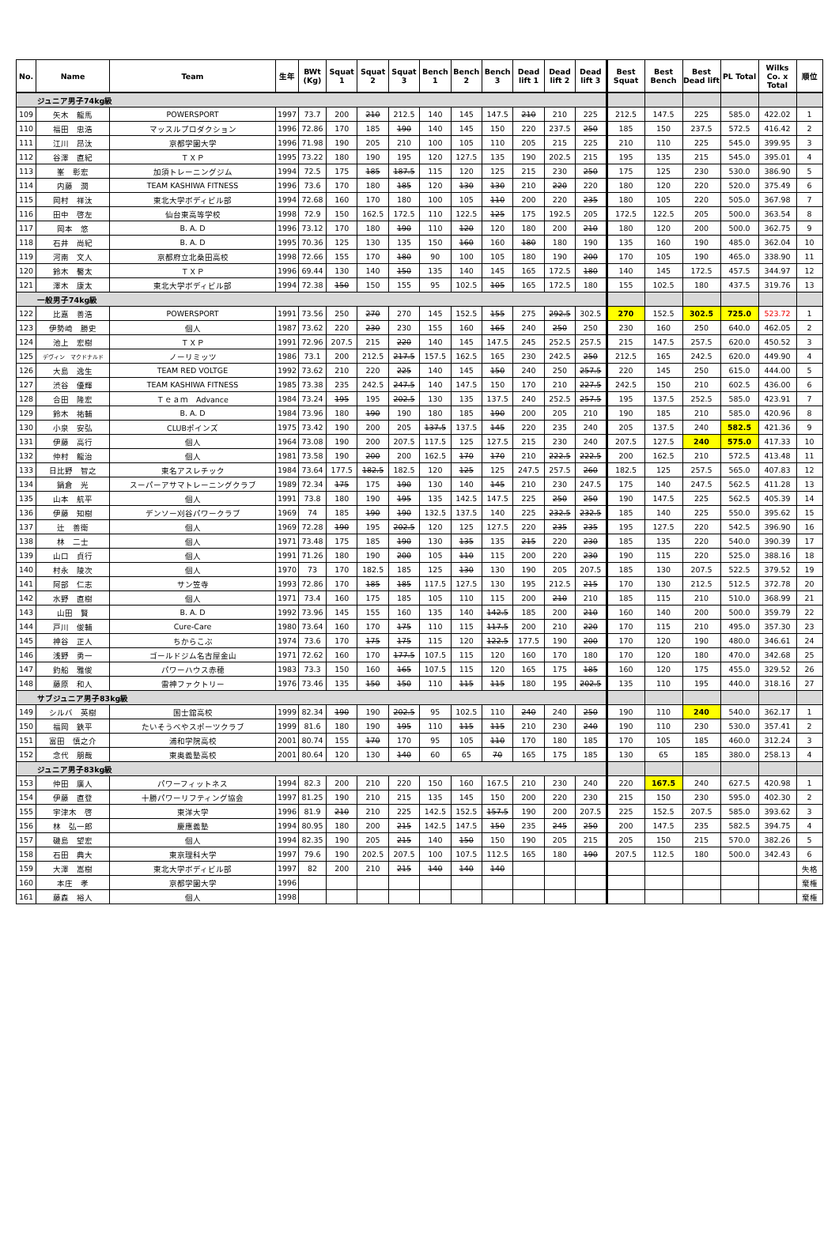| No. | Name | Team | 生年 | BWt (Kg) | Squat 1 | Squat 2 | Squat 3 | Bench 1 | Bench 2 | Bench 3 | Dead lift 1 | Dead lift 2 | Dead lift 3 | Best Squat | Best Bench | Best Dead lift | PL Total | Wilks Co. x Total | 順位 |
| --- | --- | --- | --- | --- | --- | --- | --- | --- | --- | --- | --- | --- | --- | --- | --- | --- | --- | --- | --- |
| ジュニア男子74kg級 | | | | | | | | | | | | | | | | | | | |
| 109 | 矢木 龍馬 | POWERSPORT | 1997 | 73.7 | 200 | 210 | 212.5 | 140 | 145 | 147.5 | 210 | 210 | 225 | 212.5 | 147.5 | 225 | 585.0 | 422.02 | 1 |
| 110 | 福田 忠浩 | マッスルプロダクション | 1996 | 72.86 | 170 | 185 | 190 | 140 | 145 | 150 | 220 | 237.5 | 250 | 185 | 150 | 237.5 | 572.5 | 416.42 | 2 |
| 111 | 江川 昂汰 | 京都学園大学 | 1996 | 71.98 | 190 | 205 | 210 | 100 | 105 | 110 | 205 | 215 | 225 | 210 | 110 | 225 | 545.0 | 399.95 | 3 |
| 112 | 谷澤 直紀 | ＴＸＰ | 1995 | 73.22 | 180 | 190 | 195 | 120 | 127.5 | 135 | 190 | 202.5 | 215 | 195 | 135 | 215 | 545.0 | 395.01 | 4 |
| 113 | 峯 彰宏 | 加須トレーニングジム | 1994 | 72.5 | 175 | 185 | 187.5 | 115 | 120 | 125 | 215 | 230 | 250 | 175 | 125 | 230 | 530.0 | 386.90 | 5 |
| 114 | 内藤 潤 | TEAM KASHIWA FITNESS | 1996 | 73.6 | 170 | 180 | 185 | 120 | 130 | 130 | 210 | 220 | 220 | 180 | 120 | 220 | 520.0 | 375.49 | 6 |
| 115 | 岡村 祥汰 | 東北大学ボディビル部 | 1994 | 72.68 | 160 | 170 | 180 | 100 | 105 | 110 | 200 | 220 | 235 | 180 | 105 | 220 | 505.0 | 367.98 | 7 |
| 116 | 田中 啓左 | 仙台東高等学校 | 1998 | 72.9 | 150 | 162.5 | 172.5 | 110 | 122.5 | 125 | 175 | 192.5 | 205 | 172.5 | 122.5 | 205 | 500.0 | 363.54 | 8 |
| 117 | 岡本 悠 | B. A. D | 1996 | 73.12 | 170 | 180 | 190 | 110 | 120 | 120 | 180 | 200 | 210 | 180 | 120 | 200 | 500.0 | 362.75 | 9 |
| 118 | 石井 尚紀 | B. A. D | 1995 | 70.36 | 125 | 130 | 135 | 150 | 160 | 160 | 180 | 180 | 190 | 135 | 160 | 190 | 485.0 | 362.04 | 10 |
| 119 | 河南 文人 | 京都府立北桑田高校 | 1998 | 72.66 | 155 | 170 | 180 | 90 | 100 | 105 | 180 | 190 | 200 | 170 | 105 | 190 | 465.0 | 338.90 | 11 |
| 120 | 鈴木 馨太 | ＴＸＰ | 1996 | 69.44 | 130 | 140 | 150 | 135 | 140 | 145 | 165 | 172.5 | 180 | 140 | 145 | 172.5 | 457.5 | 344.97 | 12 |
| 121 | 澤木 康太 | 東北大学ボディビル部 | 1994 | 72.38 | 150 | 150 | 155 | 95 | 102.5 | 105 | 165 | 172.5 | 180 | 155 | 102.5 | 180 | 437.5 | 319.76 | 13 |
| 一般男子74kg級 | | | | | | | | | | | | | | | | | | | |
| 122 | 比嘉 善浩 | POWERSPORT | 1991 | 73.56 | 250 | 270 | 270 | 145 | 152.5 | 155 | 275 | 292.5 | 302.5 | 270 | 152.5 | 302.5 | 725.0 | 523.72 | 1 |
| 123 | 伊勢崎 勝史 | 個人 | 1987 | 73.62 | 220 | 230 | 230 | 155 | 160 | 165 | 240 | 250 | 250 | 230 | 160 | 250 | 640.0 | 462.05 | 2 |
| 124 | 池上 宏樹 | ＴＸＰ | 1991 | 72.96 | 207.5 | 215 | 220 | 140 | 145 | 147.5 | 245 | 252.5 | 257.5 | 215 | 147.5 | 257.5 | 620.0 | 450.52 | 3 |
| 125 | デヴィン マクドナルド | ノーリミッツ | 1986 | 73.1 | 200 | 212.5 | 217.5 | 157.5 | 162.5 | 165 | 230 | 242.5 | 250 | 212.5 | 165 | 242.5 | 620.0 | 449.90 | 4 |
| 126 | 大島 逸生 | TEAM RED VOLTGE | 1992 | 73.62 | 210 | 220 | 225 | 140 | 145 | 150 | 240 | 250 | 257.5 | 220 | 145 | 250 | 615.0 | 444.00 | 5 |
| 127 | 渋谷 優輝 | TEAM KASHIWA FITNESS | 1985 | 73.38 | 235 | 242.5 | 247.5 | 140 | 147.5 | 150 | 170 | 210 | 227.5 | 242.5 | 150 | 210 | 602.5 | 436.00 | 6 |
| 128 | 合田 隆宏 | Ｔｅａｍ Advance | 1984 | 73.24 | 195 | 195 | 202.5 | 130 | 135 | 137.5 | 240 | 252.5 | 257.5 | 195 | 137.5 | 252.5 | 585.0 | 423.91 | 7 |
| 129 | 鈴木 祐輔 | B. A. D | 1984 | 73.96 | 180 | 190 | 190 | 180 | 185 | 190 | 200 | 205 | 210 | 190 | 185 | 210 | 585.0 | 420.96 | 8 |
| 130 | 小泉 安弘 | CLUBポインズ | 1975 | 73.42 | 190 | 200 | 205 | 137.5 | 137.5 | 145 | 220 | 235 | 240 | 205 | 137.5 | 240 | 582.5 | 421.36 | 9 |
| 131 | 伊藤 高行 | 個人 | 1964 | 73.08 | 190 | 200 | 207.5 | 117.5 | 125 | 127.5 | 215 | 230 | 240 | 207.5 | 127.5 | 240 | 575.0 | 417.33 | 10 |
| 132 | 仲村 龍治 | 個人 | 1981 | 73.58 | 190 | 200 | 200 | 162.5 | 170 | 170 | 210 | 222.5 | 222.5 | 200 | 162.5 | 210 | 572.5 | 413.48 | 11 |
| 133 | 日比野 智之 | 東名アスレチック | 1984 | 73.64 | 177.5 | 182.5 | 182.5 | 120 | 125 | 125 | 247.5 | 257.5 | 260 | 182.5 | 125 | 257.5 | 565.0 | 407.83 | 12 |
| 134 | 鍋倉 光 | スーパーアサマトレーニングクラブ | 1989 | 72.34 | 175 | 175 | 190 | 130 | 140 | 145 | 210 | 230 | 247.5 | 175 | 140 | 247.5 | 562.5 | 411.28 | 13 |
| 135 | 山本 航平 | 個人 | 1991 | 73.8 | 180 | 190 | 195 | 135 | 142.5 | 147.5 | 225 | 250 | 250 | 190 | 147.5 | 225 | 562.5 | 405.39 | 14 |
| 136 | 伊藤 知樹 | デンソー刈谷パワークラブ | 1969 | 74 | 185 | 190 | 190 | 132.5 | 137.5 | 140 | 225 | 232.5 | 232.5 | 185 | 140 | 225 | 550.0 | 395.62 | 15 |
| 137 | 辻 善衛 | 個人 | 1969 | 72.28 | 190 | 195 | 202.5 | 120 | 125 | 127.5 | 220 | 235 | 235 | 195 | 127.5 | 220 | 542.5 | 396.90 | 16 |
| 138 | 林 二士 | 個人 | 1971 | 73.48 | 175 | 185 | 190 | 130 | 135 | 135 | 215 | 220 | 230 | 185 | 135 | 220 | 540.0 | 390.39 | 17 |
| 139 | 山口 貞行 | 個人 | 1991 | 71.26 | 180 | 190 | 200 | 105 | 110 | 115 | 200 | 220 | 230 | 190 | 115 | 220 | 525.0 | 388.16 | 18 |
| 140 | 村永 陵次 | 個人 | 1970 | 73 | 170 | 182.5 | 185 | 125 | 130 | 130 | 190 | 205 | 207.5 | 185 | 130 | 207.5 | 522.5 | 379.52 | 19 |
| 141 | 阿部 仁志 | サン笠寺 | 1993 | 72.86 | 170 | 185 | 185 | 117.5 | 127.5 | 130 | 195 | 212.5 | 215 | 170 | 130 | 212.5 | 512.5 | 372.78 | 20 |
| 142 | 水野 直樹 | 個人 | 1971 | 73.4 | 160 | 175 | 185 | 105 | 110 | 115 | 200 | 210 | 210 | 185 | 115 | 210 | 510.0 | 368.99 | 21 |
| 143 | 山田 賢 | B. A. D | 1992 | 73.96 | 145 | 155 | 160 | 135 | 140 | 142.5 | 185 | 200 | 210 | 160 | 140 | 200 | 500.0 | 359.79 | 22 |
| 144 | 戸川 俊輔 | Cure-Care | 1980 | 73.64 | 160 | 170 | 175 | 110 | 115 | 117.5 | 200 | 210 | 220 | 170 | 115 | 210 | 495.0 | 357.30 | 23 |
| 145 | 神谷 正人 | ちからこぶ | 1974 | 73.6 | 170 | 175 | 175 | 115 | 120 | 122.5 | 177.5 | 190 | 200 | 170 | 120 | 190 | 480.0 | 346.61 | 24 |
| 146 | 浅野 勇一 | ゴールドジム名古屋金山 | 1971 | 72.62 | 160 | 170 | 177.5 | 107.5 | 115 | 120 | 160 | 170 | 180 | 170 | 120 | 180 | 470.0 | 342.68 | 25 |
| 147 | 釣船 雅俊 | パワーハウス赤穂 | 1983 | 73.3 | 150 | 160 | 165 | 107.5 | 115 | 120 | 165 | 175 | 185 | 160 | 120 | 175 | 455.0 | 329.52 | 26 |
| 148 | 藤原 和人 | 雷神ファクトリー | 1976 | 73.46 | 135 | 150 | 150 | 110 | 115 | 115 | 180 | 195 | 202.5 | 135 | 110 | 195 | 440.0 | 318.16 | 27 |
| サブジュニア男子83kg級 | | | | | | | | | | | | | | | | | | | |
| 149 | シルバ 英樹 | 国士舘高校 | 1999 | 82.34 | 190 | 190 | 202.5 | 95 | 102.5 | 110 | 240 | 240 | 250 | 190 | 110 | 240 | 540.0 | 362.17 | 1 |
| 150 | 福岡 鉄平 | たいそうべやスポーツクラブ | 1999 | 81.6 | 180 | 190 | 195 | 110 | 115 | 115 | 210 | 230 | 240 | 190 | 110 | 230 | 530.0 | 357.41 | 2 |
| 151 | 富田 慎之介 | 浦和学院高校 | 2001 | 80.74 | 155 | 170 | 170 | 95 | 105 | 110 | 170 | 180 | 185 | 170 | 105 | 185 | 460.0 | 312.24 | 3 |
| 152 | 念代 朋哉 | 東奥義塾高校 | 2001 | 80.64 | 120 | 130 | 140 | 60 | 65 | 70 | 165 | 175 | 185 | 130 | 65 | 185 | 380.0 | 258.13 | 4 |
| ジュニア男子83kg級 | | | | | | | | | | | | | | | | | | | |
| 153 | 仲田 廣人 | パワーフィットネス | 1994 | 82.3 | 200 | 210 | 220 | 150 | 160 | 167.5 | 210 | 230 | 240 | 220 | 167.5 | 240 | 627.5 | 420.98 | 1 |
| 154 | 伊藤 直登 | 十勝パワーリフティング協会 | 1997 | 81.25 | 190 | 210 | 215 | 135 | 145 | 150 | 200 | 220 | 230 | 215 | 150 | 230 | 595.0 | 402.30 | 2 |
| 155 | 宇津木 啓 | 東洋大学 | 1996 | 81.9 | 210 | 210 | 225 | 142.5 | 152.5 | 157.5 | 190 | 200 | 207.5 | 225 | 152.5 | 207.5 | 585.0 | 393.62 | 3 |
| 156 | 林 弘一郎 | 慶應義塾 | 1994 | 80.95 | 180 | 200 | 215 | 142.5 | 147.5 | 150 | 235 | 245 | 250 | 200 | 147.5 | 235 | 582.5 | 394.75 | 4 |
| 157 | 磯島 望宏 | 個人 | 1994 | 82.35 | 190 | 205 | 215 | 140 | 150 | 150 | 190 | 205 | 215 | 205 | 150 | 215 | 570.0 | 382.26 | 5 |
| 158 | 石田 典大 | 東京理科大学 | 1997 | 79.6 | 190 | 202.5 | 207.5 | 100 | 107.5 | 112.5 | 165 | 180 | 190 | 207.5 | 112.5 | 180 | 500.0 | 342.43 | 6 |
| 159 | 大澤 嵩樹 | 東北大学ボディビル部 | 1997 | 82 | 200 | 210 | 215 | 140 | 140 | 140 | | | | | | | | | 失格 |
| 160 | 本庄 孝 | 京都学園大学 | 1996 | | | | | | | | | | | | | | | | 棄権 |
| 161 | 藤森 裕人 | 個人 | 1998 | | | | | | | | | | | | | | | | 棄権 |